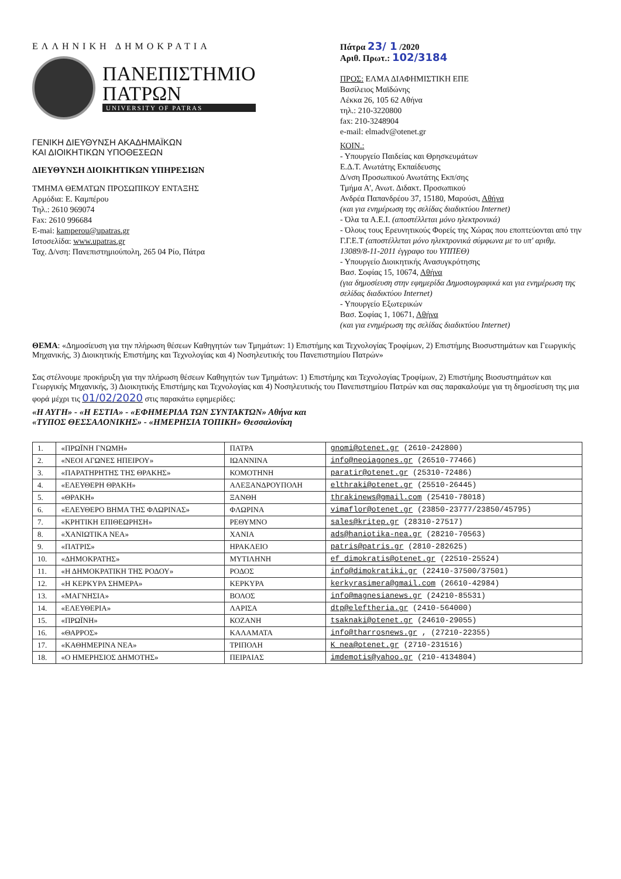ΕΛΛΗΝΙΚΗ ΔΗΜΟΚΡΑΤΙΑ
ΠΑΝΕΠΙΣΤΗΜΙΟ
ΠΑΤΡΩΝ UNIVERSITY OF PATRAS
ΓΕΝΙΚΗ ΔΙΕΥΘΥΝΣΗ ΑΚΑΔΗΜΑΪΚΩΝ
ΚΑΙ ΔΙΟΙΚΗΤΙΚΩΝ ΥΠΟΘΕΣΕΩΝ
ΔΙΕΥΘΥΝΣΗ ΔΙΟΙΚΗΤΙΚΩΝ ΥΠΗΡΕΣΙΩΝ
ΤΜΗΜΑ ΘΕΜΑΤΩΝ ΠΡΟΣΩΠΙΚΟΥ ΕΝΤΑΞΗΣ
Αρμόδια: Ε. Καμπέρου
Τηλ.: 2610 969074
Fax: 2610 996684
E-mai: kamperou@upatras.gr
Ιστοσελίδα: www.upatras.gr
Ταχ. Δ/νση: Πανεπιστημιούπολη, 265 04 Ρίο, Πάτρα
Πάτρα 23/ 1 /2020
Αριθ. Πρωτ.: 102/3184
ΠΡΟΣ: ΕΛΜΑ ΔΙΑΦΗΜΙΣΤΙΚΗ ΕΠΕ
Βασίλειος Μαϊδώνης
Λέκκα 26, 105 62 Αθήνα
τηλ.: 210-3220800
fax: 210-3248904
e-mail: elmadv@otenet.gr
ΚΟΙΝ.:
- Υπουργείο Παιδείας και Θρησκευμάτων
Ε.Δ.Τ. Ανωτάτης Εκπαίδευσης
Δ/νση Προσωπικού Ανωτάτης Εκπ/σης
Τμήμα Α', Ανωτ. Διδακτ. Προσωπικού
Ανδρέα Παπανδρέου 37, 15180, Μαρούσι, Αθήνα
(και για ενημέρωση της σελίδας διαδικτύου Internet)
- Όλα τα Α.Ε.Ι. (αποστέλλεται μόνο ηλεκτρονικά)
- Όλους τους Ερευνητικούς Φορείς της Χώρας που εποπτεύονται από την Γ.Γ.Ε.Τ (αποστέλλεται μόνο ηλεκτρονικά σύμφωνα με το υπ' αριθμ. 13089/8-11-2011 έγγραφο του ΥΠΠΕΘ)
- Υπουργείο Διοικητικής Ανασυγκρότησης
Βασ. Σοφίας 15, 10674, Αθήνα
(για δημοσίευση στην εφημερίδα Δημοσιογραφικά και για ενημέρωση της σελίδας διαδικτύου Internet)
- Υπουργείο Εξωτερικών
Βασ. Σοφίας 1, 10671, Αθήνα
(και για ενημέρωση της σελίδας διαδικτύου Internet)
ΘΕΜΑ: «Δημοσίευση για την πλήρωση θέσεων Καθηγητών των Τμημάτων: 1) Επιστήμης και Τεχνολογίας Τροφίμων, 2) Επιστήμης Βιοσυστημάτων και Γεωργικής Μηχανικής, 3) Διοικητικής Επιστήμης και Τεχνολογίας και 4) Νοσηλευτικής του Πανεπιστημίου Πατρών»
Σας στέλνουμε προκήρυξη για την πλήρωση θέσεων Καθηγητών των Τμημάτων: 1) Επιστήμης και Τεχνολογίας Τροφίμων, 2) Επιστήμης Βιοσυστημάτων και Γεωργικής Μηχανικής, 3) Διοικητικής Επιστήμης και Τεχνολογίας και 4) Νοσηλευτικής του Πανεπιστημίου Πατρών και σας παρακαλούμε για τη δημοσίευση της μια φορά μέχρι τις 01/02/2020 στις παρακάτω εφημερίδες:
«Η ΑΥΓΗ» - «Η ΕΣΤΙΑ» - «ΕΦΗΜΕΡΙΔΑ ΤΩΝ ΣΥΝΤΑΚΤΩΝ» Αθήνα και
«ΤΥΠΟΣ ΘΕΣΣΑΛΟΝΙΚΗΣ» - «ΗΜΕΡΗΣΙΑ ΤΟΠΙΚΗ» Θεσσαλονίκη
| 1. | «ΠΡΩΪΝΗ ΓΝΩΜΗ» | ΠΑΤΡΑ | gnomi@otenet.gr (2610-242800) |
| 2. | «ΝΕΟΙ ΑΓΩΝΕΣ ΗΠΕΙΡΟΥ» | ΙΩΑΝΝΙΝΑ | info@neoiagones.gr (26510-77466) |
| 3. | «ΠΑΡΑΤΗΡΗΤΗΣ ΤΗΣ ΘΡΑΚΗΣ» | ΚΟΜΟΤΗΝΗ | paratir@otenet.gr (25310-72486) |
| 4. | «ΕΛΕΥΘΕΡΗ ΘΡΑΚΗ» | ΑΛΕΞΑΝΔΡΟΥΠΟΛΗ | elthraki@otenet.gr (25510-26445) |
| 5. | «ΘΡΑΚΗ» | ΞΑΝΘΗ | thrakinews@gmail.com (25410-78018) |
| 6. | «ΕΛΕΥΘΕΡΟ ΒΗΜΑ ΤΗΣ ΦΛΩΡΙΝΑΣ» | ΦΛΩΡΙΝΑ | vimaflor@otenet.gr (23850-23777/23850/45795) |
| 7. | «ΚΡΗΤΙΚΗ ΕΠΙΘΕΩΡΗΣΗ» | ΡΕΘΥΜΝΟ | sales@kritep.gr (28310-27517) |
| 8. | «ΧΑΝΙΩΤΙΚΑ ΝΕΑ» | ΧΑΝΙΑ | ads@haniotika-nea.gr (28210-70563) |
| 9. | «ΠΑΤΡΙΣ» | ΗΡΑΚΛΕΙΟ | patris@patris.gr (2810-282625) |
| 10. | «ΔΗΜΟΚΡΑΤΗΣ» | ΜΥΤΙΛΗΝΗ | ef_dimokratis@otenet.gr (22510-25524) |
| 11. | «Η ΔΗΜΟΚΡΑΤΙΚΗ ΤΗΣ ΡΟΔΟΥ» | ΡΟΔΟΣ | info@dimokratiki.gr (22410-37500/37501) |
| 12. | «Η ΚΕΡΚΥΡΑ ΣΗΜΕΡΑ» | ΚΕΡΚΥΡΑ | kerkyrasimera@gmail.com (26610-42984) |
| 13. | «ΜΑΓΝΗΣΙΑ» | ΒΟΛΟΣ | info@magnesianews.gr (24210-85531) |
| 14. | «ΕΛΕΥΘΕΡΙΑ» | ΛΑΡΙΣΑ | dtp@eleftheria.gr (2410-564000) |
| 15. | «ΠΡΩΪΝΗ» | ΚΟΖΑΝΗ | tsaknaki@otenet.gr (24610-29055) |
| 16. | «ΘΑΡΡΟΣ» | ΚΑΛΑΜΑΤΑ | info@tharrosnews.gr , (27210-22355) |
| 17. | «ΚΑΘΗΜΕΡΙΝΑ ΝΕΑ» | ΤΡΙΠΟΛΗ | K_nea@otenet.gr (2710-231516) |
| 18. | «Ο ΗΜΕΡΗΣΙΟΣ ΔΗΜΟΤΗΣ» | ΠΕΙΡΑΙΑΣ | imdemotis@yahoo.gr (210-4134804) |